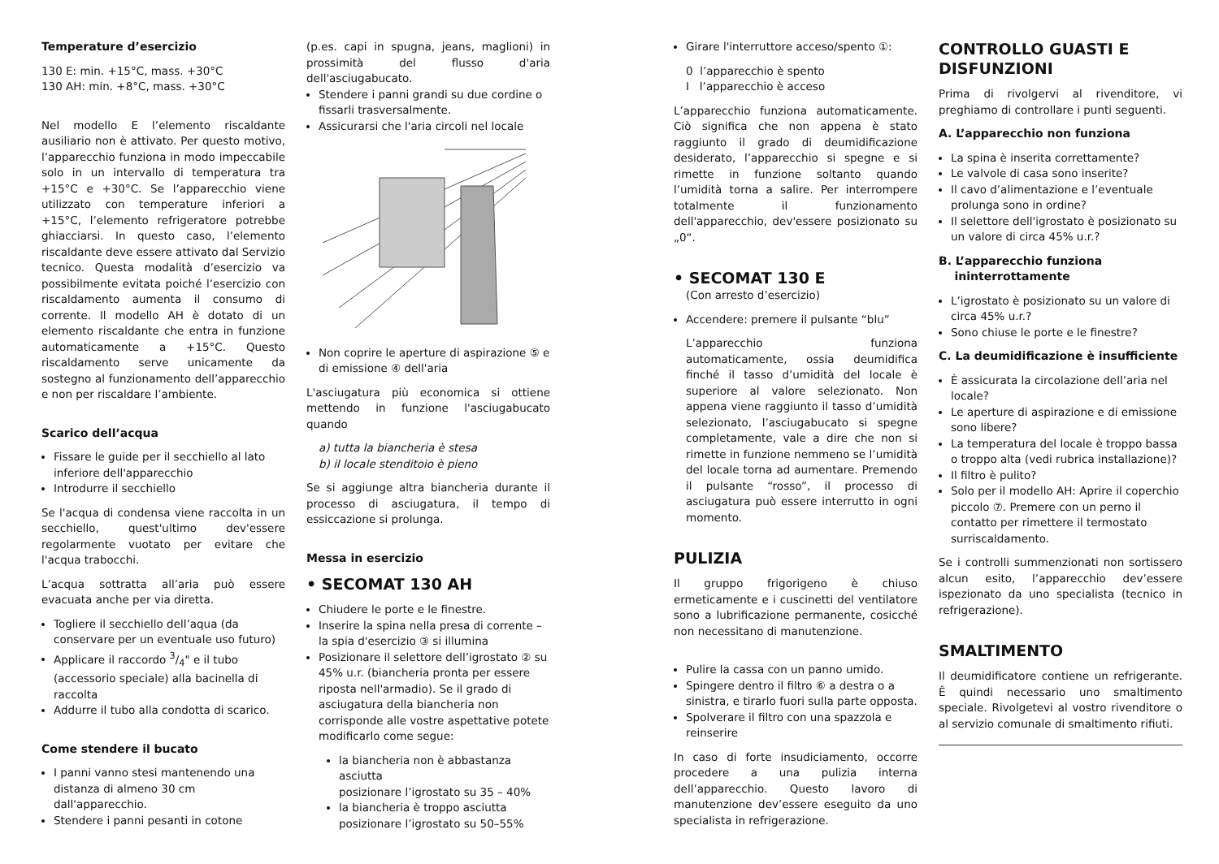Temperature d’esercizio
130 E: min. +15°C, mass. +30°C
130 AH: min. +8°C, mass. +30°C
Nel modello E l’elemento riscaldante ausiliario non è attivato. Per questo motivo, l’apparecchio funziona in modo impeccabile solo in un intervallo di temperatura tra +15°C e +30°C. Se l’apparecchio viene utilizzato con temperature inferiori a +15°C, l’elemento refrigeratore potrebbe ghiacciarsi. In questo caso, l’elemento riscaldante deve essere attivato dal Servizio tecnico. Questa modalità d’esercizio va possibilmente evitata poiché l’esercizio con riscaldamento aumenta il consumo di corrente. Il modello AH è dotato di un elemento riscaldante che entra in funzione automaticamente a +15°C. Questo riscaldamento serve unicamente da sostegno al funzionamento dell’apparecchio e non per riscaldare l’ambiente.
Scarico dell’acqua
Fissare le guide per il secchiello al lato inferiore dell'apparecchio
Introdurre il secchiello
Se l'acqua di condensa viene raccolta in un secchiello, quest'ultimo dev'essere regolarmente vuotato per evitare che l'acqua trabocchi.
L’acqua sottratta all’aria può essere evacuata anche per via diretta.
Togliere il secchiello dell’aqua (da conservare per un eventuale uso futuro)
Applicare il raccordo 3/4" e il tubo (accessorio speciale) alla bacinella di raccolta
Addurre il tubo alla condotta di scarico.
Come stendere il bucato
I panni vanno stesi mantenendo una distanza di almeno 30 cm dall'apparecchio.
Stendere i panni pesanti in cotone
(p.es. capi in spugna, jeans, maglioni) in prossimità del flusso d'aria dell'asciugabucato.
Stendere i panni grandi su due cordine o fissarli trasversalmente.
Assicurarsi che l'aria circoli nel locale
Non coprire le aperture di aspirazione ⑤ e di emissione ④ dell'aria
L'asciugatura più economica si ottiene mettendo in funzione l'asciugabucato quando
a) tutta la biancheria è stesa
b) il locale stenditoio è pieno
Se si aggiunge altra biancheria durante il processo di asciugatura, il tempo di essiccazione si prolunga.
Messa in esercizio
• SECOMAT 130 AH
Chiudere le porte e le finestre.
Inserire la spina nella presa di corrente – la spia d'esercizio ③ si illumina
Posizionare il selettore dell’igrostato ② su 45% u.r. (biancheria pronta per essere riposta nell'armadio). Se il grado di asciugatura della biancheria non corrisponde alle vostre aspettative potete modificarlo come segue:
la biancheria non è abbastanza asciutta
posizionare l’igrostato su 35 – 40%
la biancheria è troppo asciutta
posizionare l’igrostato su 50–55%
Girare l'interruttore acceso/spento ①:
0 l’apparecchio è spento
I l’apparecchio è acceso
L’apparecchio funziona automaticamente. Ciò significa che non appena è stato raggiunto il grado di deumidificazione desiderato, l’apparecchio si spegne e si rimette in funzione soltanto quando l’umidità torna a salire. Per interrompere totalmente il funzionamento dell'apparecchio, dev'essere posizionato su „0“.
• SECOMAT 130 E
(Con arresto d’esercizio)
Accendere: premere il pulsante “blu”
L’apparecchio funziona automaticamente, ossia deumidifica finché il tasso d’umidità del locale è superiore al valore selezionato. Non appena viene raggiunto il tasso d’umidità selezionato, l’asciugabucato si spegne completamente, vale a dire che non si rimette in funzione nemmeno se l’umidità del locale torna ad aumentare. Premendo il pulsante “rosso”, il processo di asciugatura può essere interrutto in ogni momento.
PULIZIA
Il gruppo frigorigeno è chiuso ermeticamente e i cuscinetti del ventilatore sono a lubrificazione permanente, cosicché non necessitano di manutenzione.
Pulire la cassa con un panno umido.
Spingere dentro il filtro ⑥ a destra o a sinistra, e tirarlo fuori sulla parte opposta.
Spolverare il filtro con una spazzola e reinserire
In caso di forte insudiciamento, occorre procedere a una pulizia interna dell’apparecchio. Questo lavoro di manutenzione dev’essere eseguito da uno specialista in refrigerazione.
CONTROLLO GUASTI E DISFUNZIONI
Prima di rivolgervi al rivenditore, vi preghiamo di controllare i punti seguenti.
A. L’apparecchio non funziona
La spina è inserita correttamente?
Le valvole di casa sono inserite?
Il cavo d’alimentazione e l’eventuale prolunga sono in ordine?
Il selettore dell'igrostato è posizionato su un valore di circa 45% u.r.?
B. L’apparecchio funziona
ininterrottamente
L’igrostato è posizionato su un valore di circa 45% u.r.?
Sono chiuse le porte e le finestre?
C. La deumidificazione è insufficiente
È assicurata la circolazione dell’aria nel locale?
Le aperture di aspirazione e di emissione sono libere?
La temperatura del locale è troppo bassa o troppo alta (vedi rubrica installazione)?
Il filtro è pulito?
Solo per il modello AH: Aprire il coperchio piccolo ⑦. Premere con un perno il contatto per rimettere il termostato surriscaldamento.
Se i controlli summenzionati non sortissero alcun esito, l’apparecchio dev’essere ispezionato da uno specialista (tecnico in refrigerazione).
SMALTIMENTO
Il deumidificatore contiene un refrigerante. Ê quindi necessario uno smaltimento speciale. Rivolgetevi al vostro rivenditore o al servizio comunale di smaltimento rifiuti.